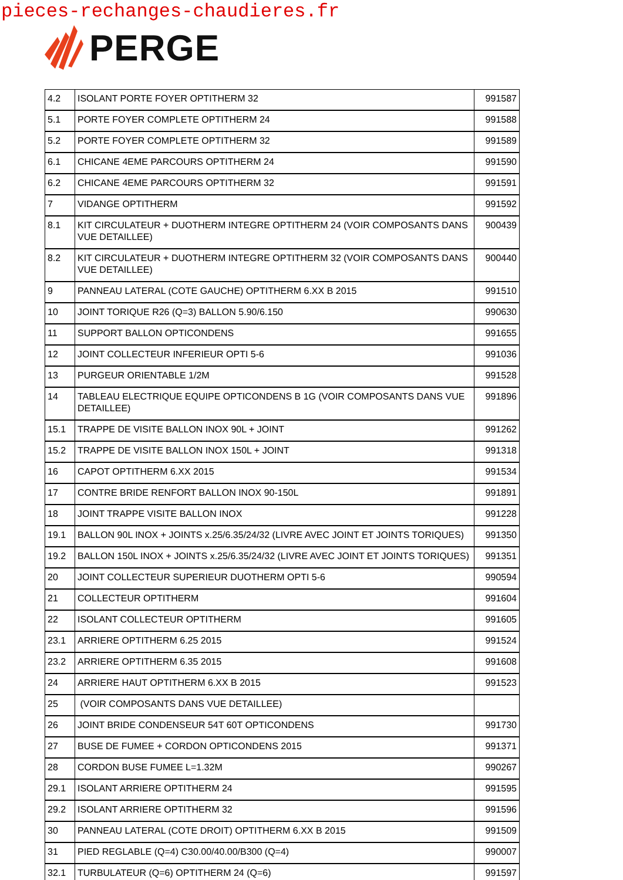pieces-rechanges-chaudieres.fr
PERGE
| 4.2 | ISOLANT PORTE FOYER OPTITHERM 32 | 991587 |
| 5.1 | PORTE FOYER COMPLETE OPTITHERM 24 | 991588 |
| 5.2 | PORTE FOYER COMPLETE OPTITHERM 32 | 991589 |
| 6.1 | CHICANE 4EME PARCOURS OPTITHERM 24 | 991590 |
| 6.2 | CHICANE 4EME PARCOURS OPTITHERM 32 | 991591 |
| 7 | VIDANGE OPTITHERM | 991592 |
| 8.1 | KIT CIRCULATEUR + DUOTHERM INTEGRE OPTITHERM 24 (VOIR COMPOSANTS DANS VUE DETAILLEE) | 900439 |
| 8.2 | KIT CIRCULATEUR + DUOTHERM INTEGRE OPTITHERM 32 (VOIR COMPOSANTS DANS VUE DETAILLEE) | 900440 |
| 9 | PANNEAU LATERAL (COTE GAUCHE) OPTITHERM 6.XX B 2015 | 991510 |
| 10 | JOINT TORIQUE R26 (Q=3) BALLON 5.90/6.150 | 990630 |
| 11 | SUPPORT BALLON OPTICONDENS | 991655 |
| 12 | JOINT COLLECTEUR INFERIEUR OPTI 5-6 | 991036 |
| 13 | PURGEUR ORIENTABLE 1/2M | 991528 |
| 14 | TABLEAU ELECTRIQUE EQUIPE OPTICONDENS B 1G (VOIR COMPOSANTS DANS VUE DETAILLEE) | 991896 |
| 15.1 | TRAPPE DE VISITE BALLON INOX 90L + JOINT | 991262 |
| 15.2 | TRAPPE DE VISITE BALLON INOX 150L + JOINT | 991318 |
| 16 | CAPOT OPTITHERM 6.XX 2015 | 991534 |
| 17 | CONTRE BRIDE RENFORT BALLON INOX 90-150L | 991891 |
| 18 | JOINT TRAPPE VISITE BALLON INOX | 991228 |
| 19.1 | BALLON 90L INOX + JOINTS x.25/6.35/24/32 (LIVRE AVEC JOINT ET JOINTS TORIQUES) | 991350 |
| 19.2 | BALLON 150L INOX + JOINTS x.25/6.35/24/32 (LIVRE AVEC JOINT ET JOINTS TORIQUES) | 991351 |
| 20 | JOINT COLLECTEUR SUPERIEUR DUOTHERM OPTI 5-6 | 990594 |
| 21 | COLLECTEUR OPTITHERM | 991604 |
| 22 | ISOLANT COLLECTEUR OPTITHERM | 991605 |
| 23.1 | ARRIERE OPTITHERM 6.25 2015 | 991524 |
| 23.2 | ARRIERE OPTITHERM 6.35 2015 | 991608 |
| 24 | ARRIERE HAUT OPTITHERM 6.XX B 2015 | 991523 |
| 25 | (VOIR COMPOSANTS DANS VUE DETAILLEE) | |
| 26 | JOINT BRIDE CONDENSEUR 54T 60T OPTICONDENS | 991730 |
| 27 | BUSE DE FUMEE + CORDON OPTICONDENS 2015 | 991371 |
| 28 | CORDON BUSE FUMEE L=1.32M | 990267 |
| 29.1 | ISOLANT ARRIERE OPTITHERM 24 | 991595 |
| 29.2 | ISOLANT ARRIERE OPTITHERM 32 | 991596 |
| 30 | PANNEAU LATERAL (COTE DROIT) OPTITHERM 6.XX B 2015 | 991509 |
| 31 | PIED REGLABLE (Q=4) C30.00/40.00/B300 (Q=4) | 990007 |
| 32.1 | TURBULATEUR (Q=6) OPTITHERM 24 (Q=6) | 991597 |